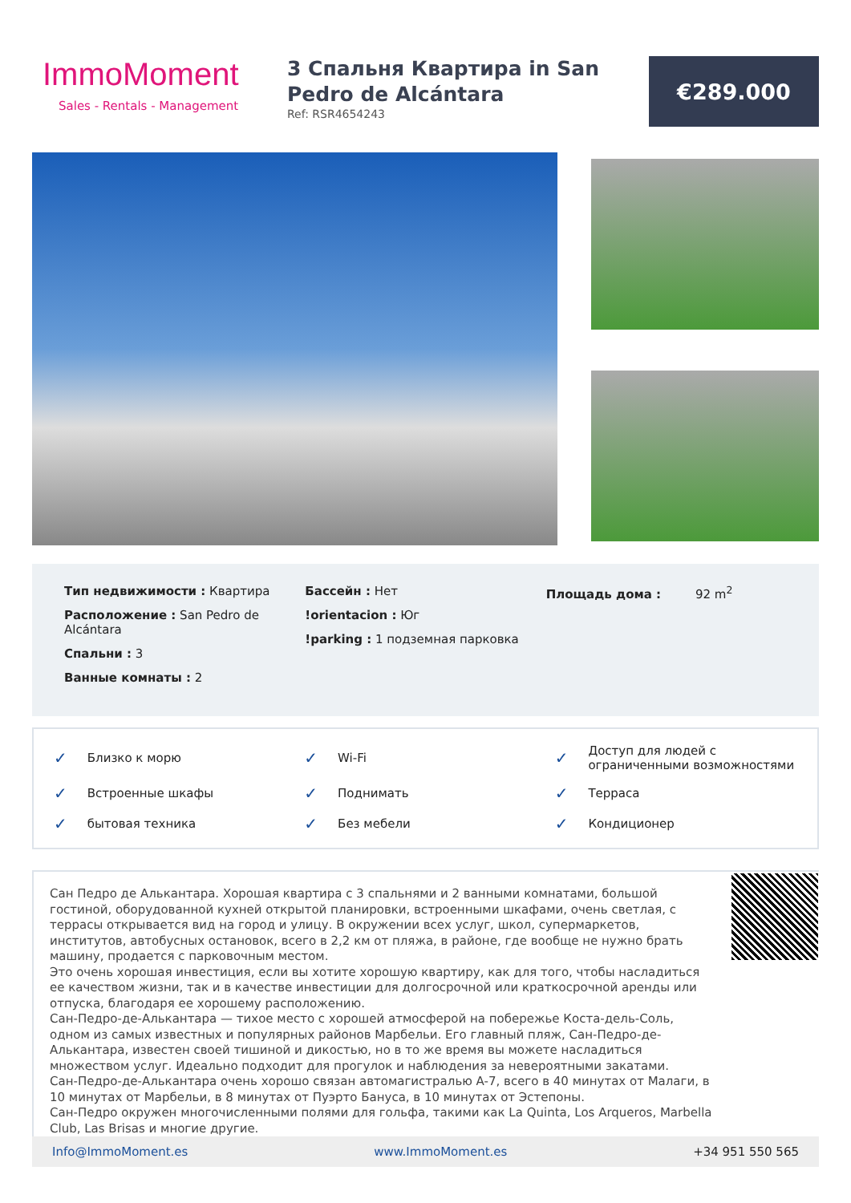ImmoMoment
Sales - Rentals - Management
3 Спальня Квартира in San Pedro de Alcántara
Ref: RSR4654243
€289.000
Тип недвижимости : Квартира
Расположение : San Pedro de Alcántara
Спальни : 3
Ванные комнаты : 2
Бассейн : Нет
!orientacion : Юг
!parking : 1 подземная парковка
Площадь дома : 92 m<sup>2</sup>
✓ Близко к морю
✓ Wi-Fi
✓ Доступ для людей с ограниченными возможностями
✓ Встроенные шкафы
✓ Поднимать
✓ Терраса
✓ бытовая техника
✓ Без мебели
✓ Кондиционер
Сан Педро де Алькантара. Хорошая квартира с 3 спальнями и 2 ванными комнатами, большой гостиной, оборудованной кухней открытой планировки, встроенными шкафами, очень светлая, с террасы открывается вид на город и улицу. В окружении всех услуг, школ, супермаркетов, институтов, автобусных остановок, всего в 2,2 км от пляжа, в районе, где вообще не нужно брать машину, продается с парковочным местом.
Это очень хорошая инвестиция, если вы хотите хорошую квартиру, как для того, чтобы насладиться ее качеством жизни, так и в качестве инвестиции для долгосрочной или краткосрочной аренды или отпуска, благодаря ее хорошему расположению.
Сан-Педро-де-Алькантара — тихое место с хорошей атмосферой на побережье Коста-дель-Соль, одном из самых известных и популярных районов Марбельи. Его главный пляж, Сан-Педро-де-Алькантара, известен своей тишиной и дикостью, но в то же время вы можете насладиться множеством услуг. Идеально подходит для прогулок и наблюдения за невероятными закатами.
Сан-Педро-де-Алькантара очень хорошо связан автомагистралью A-7, всего в 40 минутах от Малаги, в 10 минутах от Марбельи, в 8 минутах от Пуэрто Бануса, в 10 минутах от Эстепоны.
Сан-Педро окружен многочисленными полями для гольфа, такими как La Quinta, Los Arqueros, Marbella Club, Las Brisas и многие другие.
Info@ImmoMoment.es www.ImmoMoment.es +34 951 550 565